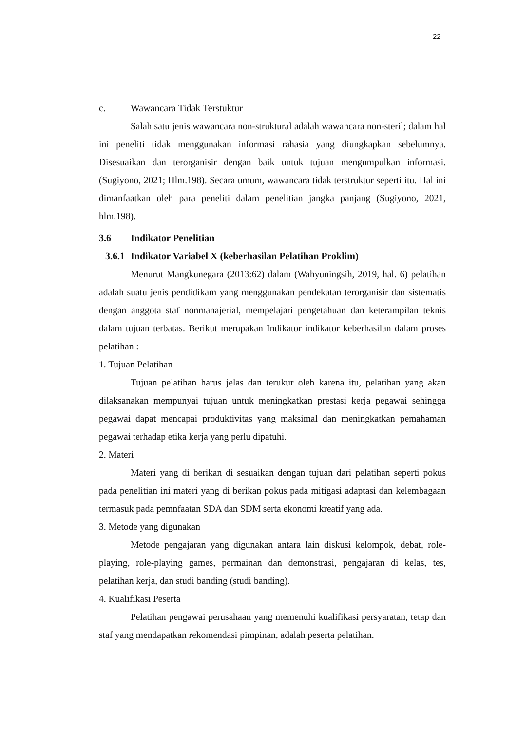22
c. Wawancara Tidak Terstuktur
Salah satu jenis wawancara non-struktural adalah wawancara non-steril; dalam hal ini peneliti tidak menggunakan informasi rahasia yang diungkapkan sebelumnya. Disesuaikan dan terorganisir dengan baik untuk tujuan mengumpulkan informasi. (Sugiyono, 2021; Hlm.198). Secara umum, wawancara tidak terstruktur seperti itu. Hal ini dimanfaatkan oleh para peneliti dalam penelitian jangka panjang (Sugiyono, 2021, hlm.198).
3.6 Indikator Penelitian
3.6.1 Indikator Variabel X (keberhasilan Pelatihan Proklim)
Menurut Mangkunegara (2013:62) dalam (Wahyuningsih, 2019, hal. 6) pelatihan adalah suatu jenis pendidikam yang menggunakan pendekatan terorganisir dan sistematis dengan anggota staf nonmanajerial, mempelajari pengetahuan dan keterampilan teknis dalam tujuan terbatas. Berikut merupakan Indikator indikator keberhasilan dalam proses pelatihan :
1. Tujuan Pelatihan
Tujuan pelatihan harus jelas dan terukur oleh karena itu, pelatihan yang akan dilaksanakan mempunyai tujuan untuk meningkatkan prestasi kerja pegawai sehingga pegawai dapat mencapai produktivitas yang maksimal dan meningkatkan pemahaman pegawai terhadap etika kerja yang perlu dipatuhi.
2. Materi
Materi yang di berikan di sesuaikan dengan tujuan dari pelatihan seperti pokus pada penelitian ini materi yang di berikan pokus pada mitigasi adaptasi dan kelembagaan termasuk pada pemnfaatan SDA dan SDM serta ekonomi kreatif yang ada.
3. Metode yang digunakan
Metode pengajaran yang digunakan antara lain diskusi kelompok, debat, role-playing, role-playing games, permainan dan demonstrasi, pengajaran di kelas, tes, pelatihan kerja, dan studi banding (studi banding).
4. Kualifikasi Peserta
Pelatihan pengawai perusahaan yang memenuhi kualifikasi persyaratan, tetap dan staf yang mendapatkan rekomendasi pimpinan, adalah peserta pelatihan.